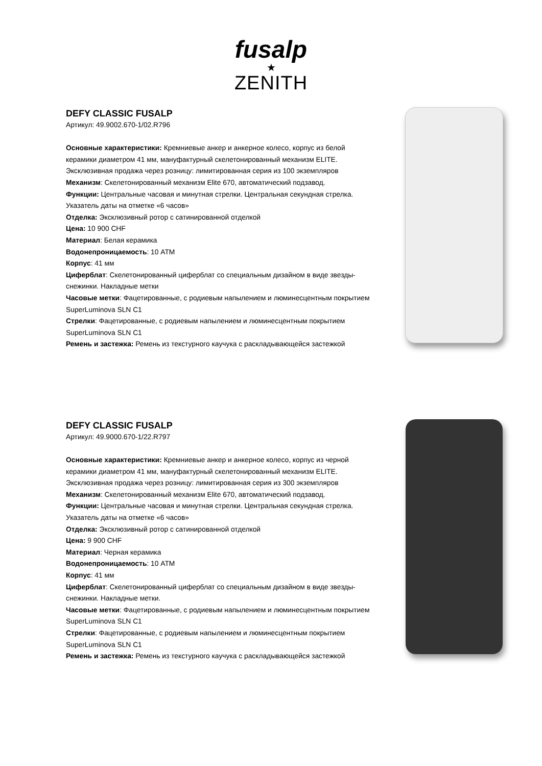fusalp
★
ZENITH
DEFY CLASSIC FUSALP
Артикул: 49.9002.670-1/02.R796
Основные характеристики: Кремниевые анкер и анкерное колесо, корпус из белой керамики диаметром 41 мм, мануфактурный скелетонированный механизм ELITE. Эксклюзивная продажа через розницу: лимитированная серия из 100 экземпляров
Механизм: Скелетонированный механизм Elite 670, автоматический подзавод.
Функции: Центральные часовая и минутная стрелки. Центральная секундная стрелка. Указатель даты на отметке «6 часов»
Отделка: Эксклюзивный ротор с сатинированной отделкой
Цена: 10 900 CHF
Материал: Белая керамика
Водонепроницаемость: 10 ATM
Корпус: 41 мм
Циферблат: Скелетонированный циферблат со специальным дизайном в виде звезды-снежинки. Накладные метки
Часовые метки: Фацетированные, с родиевым напылением и люминесцентным покрытием SuperLuminova SLN C1
Стрелки: Фацетированные, с родиевым напылением и люминесцентным покрытием SuperLuminova SLN C1
Ремень и застежка: Ремень из текстурного каучука с раскладывающейся застежкой
DEFY CLASSIC FUSALP
Артикул: 49.9000.670-1/22.R797
Основные характеристики: Кремниевые анкер и анкерное колесо, корпус из черной керамики диаметром 41 мм, мануфактурный скелетонированный механизм ELITE. Эксклюзивная продажа через розницу: лимитированная серия из 300 экземпляров
Механизм: Скелетонированный механизм Elite 670, автоматический подзавод.
Функции: Центральные часовая и минутная стрелки. Центральная секундная стрелка. Указатель даты на отметке «6 часов»
Отделка: Эксклюзивный ротор с сатинированной отделкой
Цена: 9 900 CHF
Материал: Черная керамика
Водонепроницаемость: 10 ATM
Корпус: 41 мм
Циферблат: Скелетонированный циферблат со специальным дизайном в виде звезды-снежинки. Накладные метки.
Часовые метки: Фацетированные, с родиевым напылением и люминесцентным покрытием SuperLuminova SLN C1
Стрелки: Фацетированные, с родиевым напылением и люминесцентным покрытием SuperLuminova SLN C1
Ремень и застежка: Ремень из текстурного каучука с раскладывающейся застежкой